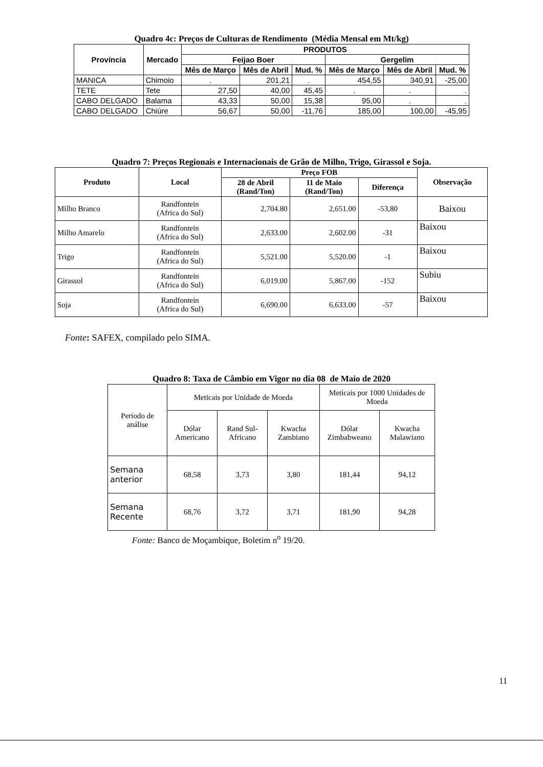Quadro 4c: Preços de Culturas de Rendimento (Média Mensal em Mt/kg)
| Província | Mercado | PRODUTOS | | | | | |
| --- | --- | --- | --- | --- | --- | --- | --- |
| | | Feijao Boer | | | Gergelim | | |
| | | Mês de Março | Mês de Abril | Mud. % | Mês de Março | Mês de Abril | Mud. % |
| MANICA | Chimoio | . | 201,21 | . | 454,55 | 340,91 | -25,00 |
| TETE | Tete | 27,50 | 40,00 | 45,45 | . | . | . |
| CABO DELGADO | Balama | 43,33 | 50,00 | 15,38 | 95,00 | . | . |
| CABO DELGADO | Chiúre | 56,67 | 50,00 | -11,76 | 185,00 | 100,00 | -45,95 |
Quadro 7: Preços Regionais e Internacionais de Grão de Milho, Trigo, Girassol e Soja.
| Produto | Local | Preço FOB | | | Observação |
| --- | --- | --- | --- | --- | --- |
| | | 28 de Abril (Rand/Ton) | 11 de Maio (Rand/Ton) | Diferença | |
| Milho Branco | Randfontein (Africa do Sul) | 2,704.80 | 2,651.00 | -53,80 | Baixou |
| Milho Amarelo | Randfontein (Africa do Sul) | 2,633.00 | 2,602.00 | -31 | Baixou |
| Trigo | Randfontein (Africa do Sul) | 5,521.00 | 5,520.00 | -1 | Baixou |
| Girassol | Randfontein (Africa do Sul) | 6,019.00 | 5,867.00 | -152 | Subiu |
| Soja | Randfontein (Africa do Sul) | 6,690.00 | 6,633.00 | -57 | Baixou |
Fonte: SAFEX, compilado pelo SIMA.
Quadro 8: Taxa de Câmbio em Vigor no dia 08 de Maio de 2020
| Período de análise | Meticais por Unidade de Moeda | | | Meticais por 1000 Unidades de Moeda | |
| | Dólar Americano | Rand Sul-Africano | Kwacha Zambiano | Dólar Zimbabweano | Kwacha Malawiano |
| Semana anterior | 68,58 | 3,73 | 3,80 | 181,44 | 94,12 |
| Semana Recente | 68,76 | 3,72 | 3,71 | 181,90 | 94,28 |
Fonte: Banco de Moçambique, Boletim n<sup>o</sup> 19/20.
11